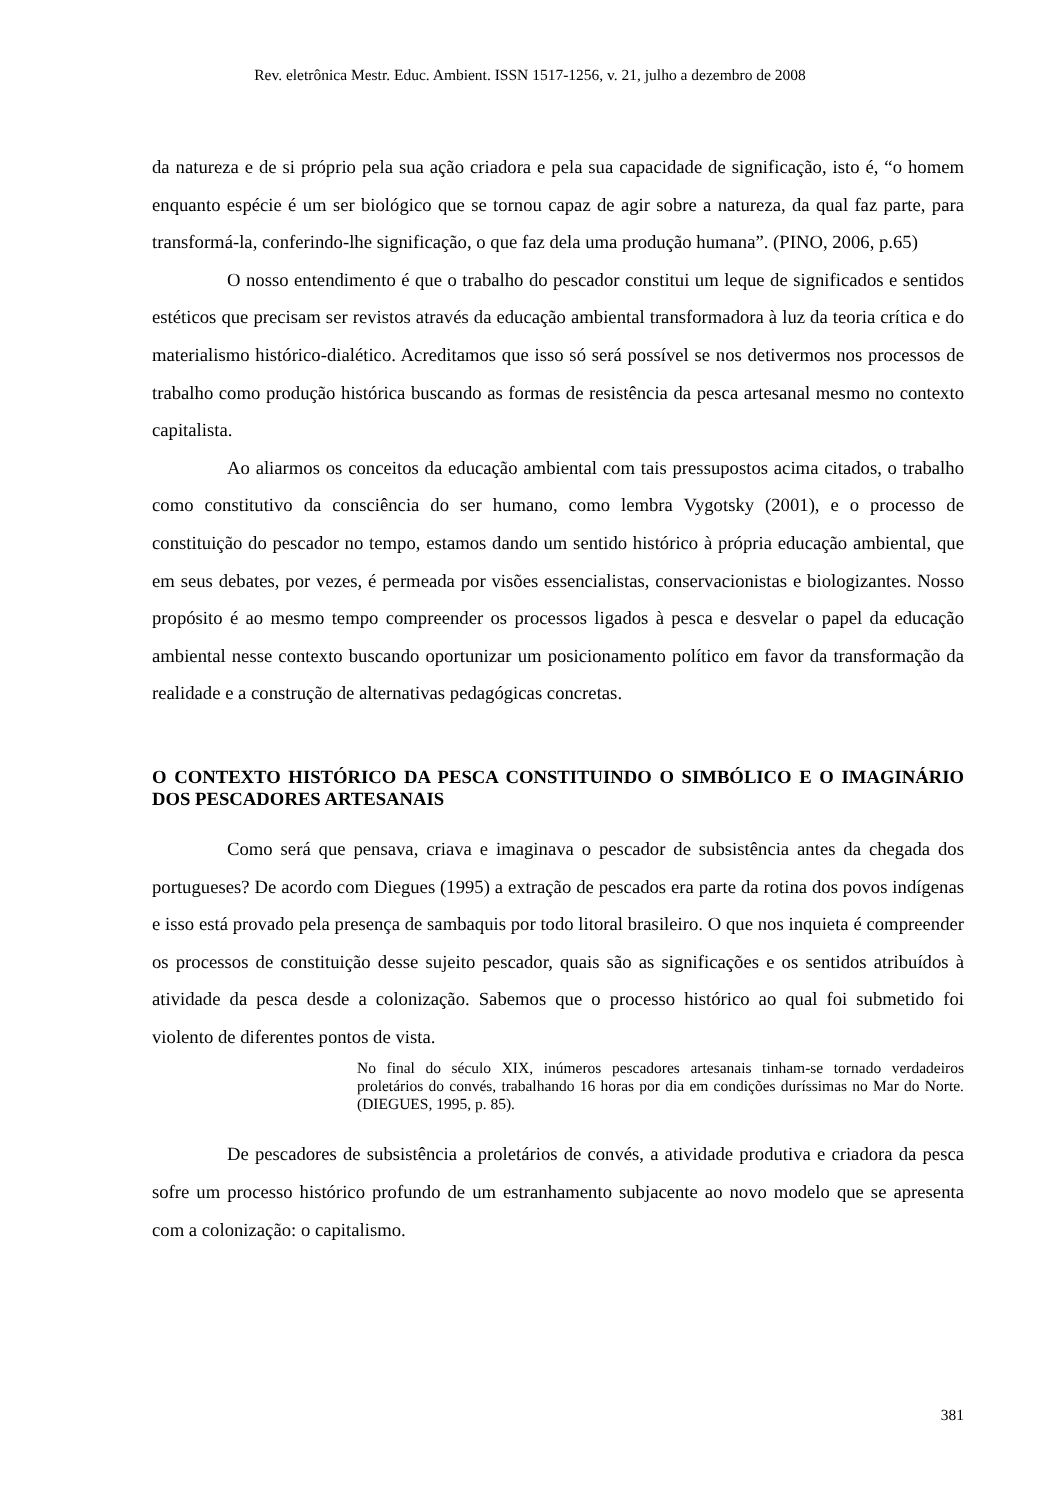Rev. eletrônica Mestr. Educ. Ambient. ISSN 1517-1256, v. 21, julho a dezembro de 2008
da natureza e de si próprio pela sua ação criadora e pela sua capacidade de significação, isto é, “o homem enquanto espécie é um ser biológico que se tornou capaz de agir sobre a natureza, da qual faz parte, para transformá-la, conferindo-lhe significação, o que faz dela uma produção humana”. (PINO, 2006, p.65)
O nosso entendimento é que o trabalho do pescador constitui um leque de significados e sentidos estéticos que precisam ser revistos através da educação ambiental transformadora à luz da teoria crítica e do materialismo histórico-dialético. Acreditamos que isso só será possível se nos detivermos nos processos de trabalho como produção histórica buscando as formas de resistência da pesca artesanal mesmo no contexto capitalista.
Ao aliarmos os conceitos da educação ambiental com tais pressupostos acima citados, o trabalho como constitutivo da consciência do ser humano, como lembra Vygotsky (2001), e o processo de constituição do pescador no tempo, estamos dando um sentido histórico à própria educação ambiental, que em seus debates, por vezes, é permeada por visões essencialistas, conservacionistas e biologizantes. Nosso propósito é ao mesmo tempo compreender os processos ligados à pesca e desvelar o papel da educação ambiental nesse contexto buscando oportunizar um posicionamento político em favor da transformação da realidade e a construção de alternativas pedagógicas concretas.
O CONTEXTO HISTÓRICO DA PESCA CONSTITUINDO O SIMBÓLICO E O IMAGINÁRIO DOS PESCADORES ARTESANAIS
Como será que pensava, criava e imaginava o pescador de subsistência antes da chegada dos portugueses? De acordo com Diegues (1995) a extração de pescados era parte da rotina dos povos indígenas e isso está provado pela presença de sambaquis por todo litoral brasileiro. O que nos inquieta é compreender os processos de constituição desse sujeito pescador, quais são as significações e os sentidos atribuídos à atividade da pesca desde a colonização. Sabemos que o processo histórico ao qual foi submetido foi violento de diferentes pontos de vista.
No final do século XIX, inúmeros pescadores artesanais tinham-se tornado verdadeiros proletários do convés, trabalhando 16 horas por dia em condições duríssimas no Mar do Norte. (DIEGUES, 1995, p. 85).
De pescadores de subsistência a proletários de convés, a atividade produtiva e criadora da pesca sofre um processo histórico profundo de um estranhamento subjacente ao novo modelo que se apresenta com a colonização: o capitalismo.
381